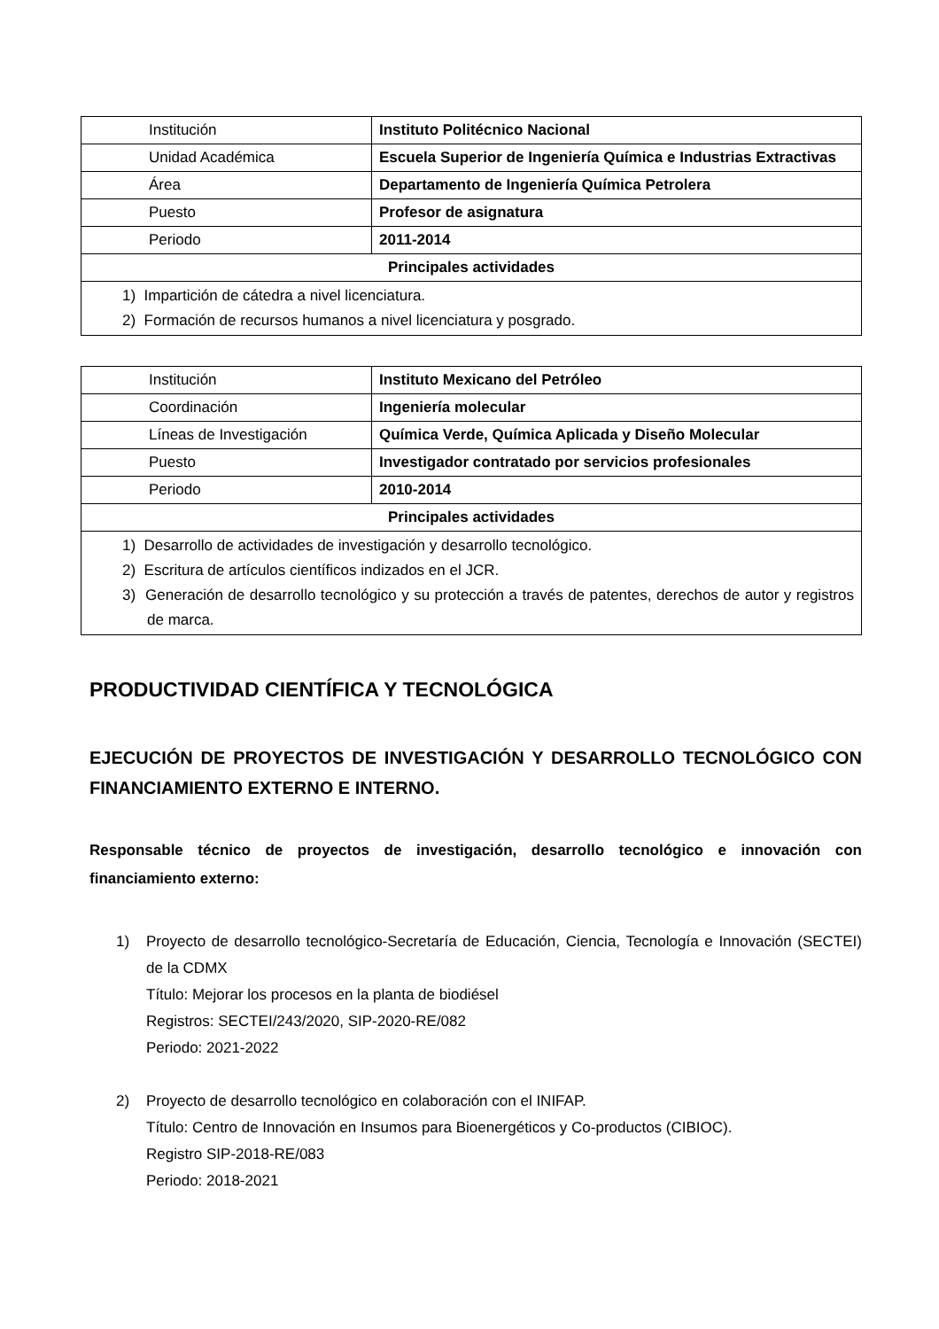| Institución | Instituto Politécnico Nacional |
| Unidad Académica | Escuela Superior de Ingeniería Química e Industrias Extractivas |
| Área | Departamento de Ingeniería Química Petrolera |
| Puesto | Profesor de asignatura |
| Periodo | 2011-2014 |
| Principales actividades | |
| 1) Impartición de cátedra a nivel licenciatura. 2) Formación de recursos humanos a nivel licenciatura y posgrado. | |
| Institución | Instituto Mexicano del Petróleo |
| Coordinación | Ingeniería molecular |
| Líneas de Investigación | Química Verde, Química Aplicada y Diseño Molecular |
| Puesto | Investigador contratado por servicios profesionales |
| Periodo | 2010-2014 |
| Principales actividades | |
| 1) Desarrollo de actividades de investigación y desarrollo tecnológico. 2) Escritura de artículos científicos indizados en el JCR. 3) Generación de desarrollo tecnológico y su protección a través de patentes, derechos de autor y registros de marca. | |
PRODUCTIVIDAD CIENTÍFICA Y TECNOLÓGICA
EJECUCIÓN DE PROYECTOS DE INVESTIGACIÓN Y DESARROLLO TECNOLÓGICO CON FINANCIAMIENTO EXTERNO E INTERNO.
Responsable técnico de proyectos de investigación, desarrollo tecnológico e innovación con financiamiento externo:
1) Proyecto de desarrollo tecnológico-Secretaría de Educación, Ciencia, Tecnología e Innovación (SECTEI) de la CDMX
Título: Mejorar los procesos en la planta de biodiésel
Registros: SECTEI/243/2020, SIP-2020-RE/082
Periodo: 2021-2022
2) Proyecto de desarrollo tecnológico en colaboración con el INIFAP.
Título: Centro de Innovación en Insumos para Bioenergéticos y Co-productos (CIBIOC).
Registro SIP-2018-RE/083
Periodo: 2018-2021